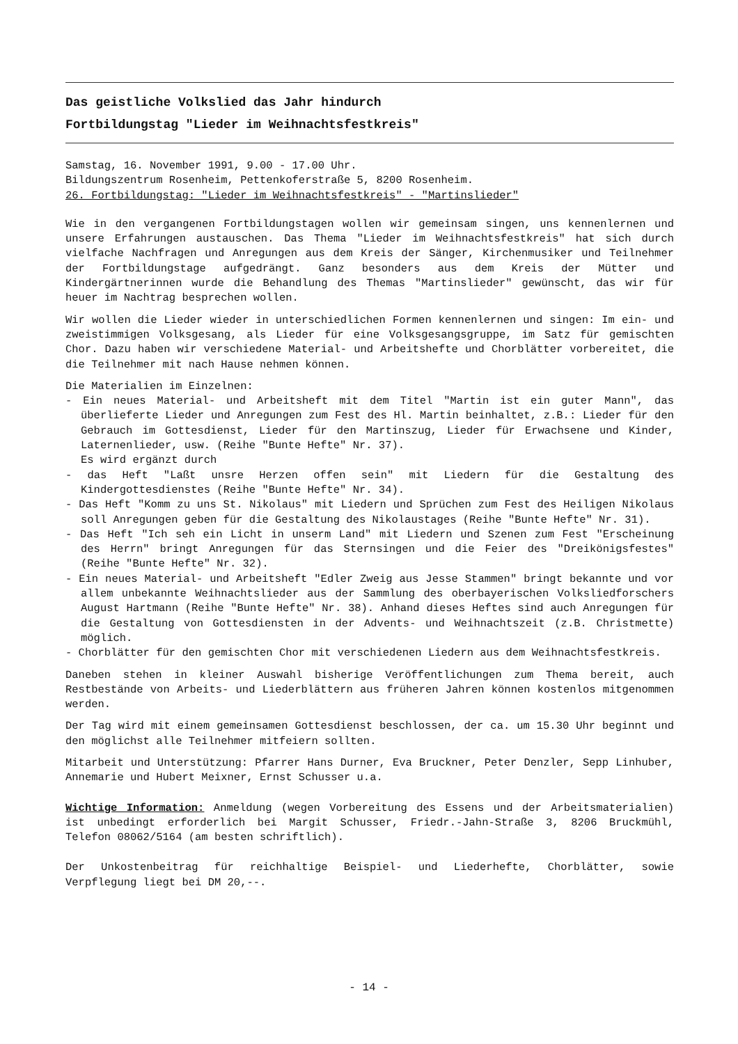Das geistliche Volkslied das Jahr hindurch
Fortbildungstag "Lieder im Weihnachtsfestkreis"
Samstag, 16. November 1991, 9.00 - 17.00 Uhr.
Bildungszentrum Rosenheim, Pettenkoferstraße 5, 8200 Rosenheim.
26. Fortbildungstag: "Lieder im Weihnachtsfestkreis" - "Martinslieder"
Wie in den vergangenen Fortbildungstagen wollen wir gemeinsam singen, uns kennenlernen und unsere Erfahrungen austauschen. Das Thema "Lieder im Weihnachtsfestkreis" hat sich durch vielfache Nachfragen und Anregungen aus dem Kreis der Sänger, Kirchenmusiker und Teilnehmer der Fortbildungstage aufgedrängt. Ganz besonders aus dem Kreis der Mütter und Kindergärtnerinnen wurde die Behandlung des Themas "Martinslieder" gewünscht, das wir für heuer im Nachtrag besprechen wollen.
Wir wollen die Lieder wieder in unterschiedlichen Formen kennenlernen und singen: Im ein- und zweistimmigen Volksgesang, als Lieder für eine Volksgesangsgruppe, im Satz für gemischten Chor. Dazu haben wir verschiedene Material- und Arbeitshefte und Chorblätter vorbereitet, die die Teilnehmer mit nach Hause nehmen können.
Die Materialien im Einzelnen:
- Ein neues Material- und Arbeitsheft mit dem Titel "Martin ist ein guter Mann", das überlieferte Lieder und Anregungen zum Fest des Hl. Martin beinhaltet, z.B.: Lieder für den Gebrauch im Gottesdienst, Lieder für den Martinszug, Lieder für Erwachsene und Kinder, Laternenlieder, usw. (Reihe "Bunte Hefte" Nr. 37).
Es wird ergänzt durch
- das Heft "Laßt unsre Herzen offen sein" mit Liedern für die Gestaltung des Kindergottesdienstes (Reihe "Bunte Hefte" Nr. 34).
- Das Heft "Komm zu uns St. Nikolaus" mit Liedern und Sprüchen zum Fest des Heiligen Nikolaus soll Anregungen geben für die Gestaltung des Nikolaustages (Reihe "Bunte Hefte" Nr. 31).
- Das Heft "Ich seh ein Licht in unserm Land" mit Liedern und Szenen zum Fest "Erscheinung des Herrn" bringt Anregungen für das Sternsingen und die Feier des "Dreikönigsfestes" (Reihe "Bunte Hefte" Nr. 32).
- Ein neues Material- und Arbeitsheft "Edler Zweig aus Jesse Stammen" bringt bekannte und vor allem unbekannte Weihnachtslieder aus der Sammlung des oberbayerischen Volksliedforschers August Hartmann (Reihe "Bunte Hefte" Nr. 38). Anhand dieses Heftes sind auch Anregungen für die Gestaltung von Gottesdiensten in der Advents- und Weihnachtszeit (z.B. Christmette) möglich.
- Chorblätter für den gemischten Chor mit verschiedenen Liedern aus dem Weihnachtsfestkreis.
Daneben stehen in kleiner Auswahl bisherige Veröffentlichungen zum Thema bereit, auch Restbestände von Arbeits- und Liederblättern aus früheren Jahren können kostenlos mitgenommen werden.
Der Tag wird mit einem gemeinsamen Gottesdienst beschlossen, der ca. um 15.30 Uhr beginnt und den möglichst alle Teilnehmer mitfeiern sollten.
Mitarbeit und Unterstützung: Pfarrer Hans Durner, Eva Bruckner, Peter Denzler, Sepp Linhuber, Annemarie und Hubert Meixner, Ernst Schusser u.a.
Wichtige Information: Anmeldung (wegen Vorbereitung des Essens und der Arbeitsmaterialien) ist unbedingt erforderlich bei Margit Schusser, Friedr.-Jahn-Straße 3, 8206 Bruckmühl, Telefon 08062/5164 (am besten schriftlich).
Der Unkostenbeitrag für reichhaltige Beispiel- und Liederhefte, Chorblätter, sowie Verpflegung liegt bei DM 20,--.
- 14 -